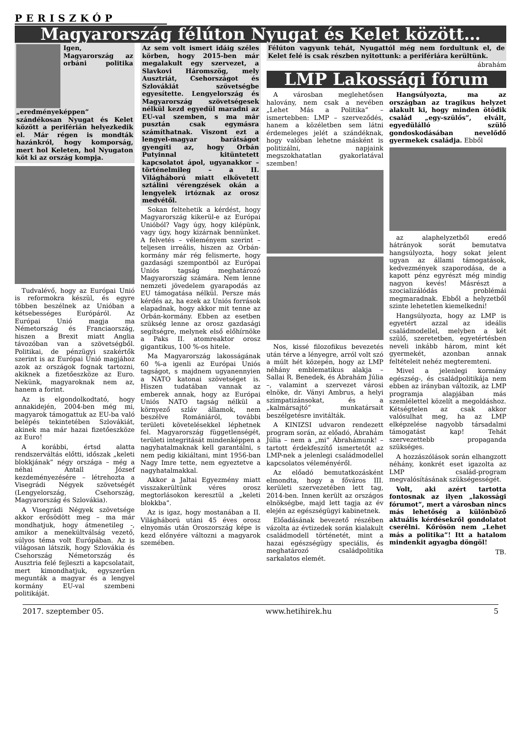PERISZKÓP
Magyarország félúton Nyugat és Kelet között…
Igen, Magyarország az orbáni politika „eredményeképpen” szándékosan Nyugat és Kelet között a periférián helyezkedik el. Már régen is mondták hazánkról, hogy komporság, mert hol Keleten, hol Nyugaton köt ki az ország kompja.
Tudvalévő, hogy az Európai Unió is reformokra készül, és egyre többen beszélnek az Unióban a kétsebességes Európáról. Az Európai Unió magja ma Németország és Franciaország, hiszen a Brexit miatt Anglia távozóban van a szövetségből. Politikai, de pénzügyi szakértők szerint is az Európai Unió magjához azok az országok fognak tartozni, akiknek a fizetőeszköze az Euro. Nekünk, magyaroknak nem az, hanem a forint.
Az is elgondolkodtató, hogy annakidején, 2004-ben még mi, magyarok támogattuk az EU-ba való belépés tekintetében Szlovákiát, akinek ma már hazai fizetőeszköze az Euro!
A korábbi, értsd alatta rendszerváltás előtti, időszak „keleti blokkjának” négy országa – még a néhai Antall József kezdeményezésére – létrehozta a Visegrádi Négyek szövetségét (Lengyelország, Csehország, Magyarország és Szlovákia).
A Visegrádi Négyek szövetsége akkor erősödött meg – ma már mondhatjuk, hogy átmenetileg -, amikor a menekültválság vezető, súlyos téma volt Európában. Az is világosan látszik, hogy Szlovákia és Csehország Németország és Ausztria felé fejleszti a kapcsolatait, mert kimondhatjuk, egyszerűen megunták a magyar és a lengyel kormány EU-val szembeni politikáját.
Az sem volt ismert idáig széles körben, hogy 2015-ben már megalakult egy szervezet, a Slavkovi Háromszög, mely Ausztriát, Csehországot és Szlovákiát szövetségbe egyesítette. Lengyelország és Magyarország szövetségesek nélkül kezd egyedül maradni az EU-val szemben, s ma már pusztán csak egymásra számíthatnak. Viszont ezt a lengyel-magyar barátságot gyengíti az, hogy Orbán Putyinnal kitüntetett kapcsolatot ápol, ugyanakkor – történelmileg – a II. Világháború miatt elkövetett sztálini vérengzések okán a lengyelek irtóznak az orosz medvétől.
Sokan feltehetik a kérdést, hogy Magyarország kikerül-e az Európai Unióból? Vagy úgy, hogy kilépünk, vagy úgy, hogy kizárnak bennünket. A felvetés – véleményem szerint – teljesen irreális, hiszen az Orbán-kormány már rég felismerte, hogy gazdasági szempontból az Európai Uniós tagság meghatározó Magyarország számára. Nem lenne nemzeti jövedelem gyarapodás az EU támogatása nélkül. Persze más kérdés az, ha ezek az Uniós források elapadnak, hogy akkor mit tenne az Orbán-kormány. Ebben az esetben szükség lenne az orosz gazdasági segítségre, melynek első előhírnöke a Paks II. atomreaktor orosz gigantikus, 100 %-os hitele.
Ma Magyarország lakosságának 60 %-a igenli az Európai Uniós tagságot, s majdnem ugyanennyien a NATO katonai szövetséget is. Hiszen tudatában vannak az emberek annak, hogy az Európai Uniós NATO tagság nélkül a környező szláv államok, nem beszélve Romániáról, további területi követelésekkel léphetnek fel. Magyarország függetlenségét, területi integritását mindenképpen a nagyhatalmaknak kell garantálni, s nem pedig kikiáltani, mint 1956-ban Nagy Imre tette, nem egyeztetve a nagyhatalmakkal.
Akkor a Jaltai Egyezmény miatt visszakerültünk véres orosz megtorlásokon keresztül a „keleti blokkba”.
Az is igaz, hogy mostanában a II. Világháború utáni 45 éves orosz elnyomás után Oroszország képe is kezd előnyére változni a magyarok szemében.
Félúton vagyunk tehát, Nyugattól még nem fordultunk el, de Kelet felé is csak részben nyitottunk: a perifériára kerültünk.
ábrahám
LMP Lakossági fórum
A városban meglehetősen halovány, nem csak a nevében „Lehet Más a Politika” – ismertebben: LMP – szerveződés, hanem a közéletben sem látni érdemeleges jelét a szándéknak, hogy valóban lehetne másként is politizálni, napjaink megszokhatatlan gyakorlatával szemben!
Nos, kissé filozofikus bevezetés után térve a lényegre, arról volt szó a múlt hét közepén, hogy az LMP néhány emblematikus alakja – Sallai R. Benedek, és Ábrahám Júlia –, valamint a szervezet városi elnöke, dr. Ványi Ambrus, a helyi szimpatizánsokat, és a „kalmársajtó” munkatársait beszélgetésre invitálták.
A KINIZSI udvaron rendezett program során, az előadó, Ábrahám Júlia – nem a „mi” Ábrahámunk! – tartott érdekfeszítő ismertetőt az LMP-nek a jelenlegi családmodellel kapcsolatos véleményéről.
Az előadó bemutatkozásként elmondta, hogy a főváros III. kerületi szervezetében lett tag, 2014-ben. Innen került az országos elnökségbe, majd lett tagja az év elején az egészségügyi kabinetnek.
Előadásának bevezető részében vázolta az évtizedek során kialakult családmodell történetét, mint a hazai egészségügy speciális, és meghatározó családpolitika sarkalatos elemét.
Hangsúlyozta, ma az országban az tragikus helyzet alakult ki, hogy minden ötödik család „egy-szülős”, elvált, egyedülálló szülő gondoskodásában nevelődő gyermekek családja. Ebből
az alaphelyzetből eredő hátrányok sorát bemutatva hangsúlyozta, hogy sokat jelent ugyan az állami támogatások, kedvezmények szaporodása, de a kapott pénz egyrészt még mindig nagyon kevés! Másrészt a szocializálódás problémái megmaradnak. Ebből a helyzetből szinte lehetetlen kiemelkedni!
Hangsúlyozta, hogy az LMP is egyetért azzal az ideális családmodellel, melyben a két szülő, szeretetben, egyetértésben neveli inkább három, mint két gyermekét, azonban annak feltételeit nehéz megteremteni.
Mivel a jelenlegi kormány egészség-, és családpolitikája nem ebben az irányban változik, az LMP programja alapjában más szemlélettel közelít a megoldáshoz. Kétségtelen az csak akkor valósulhat meg, ha az LMP elképzelése nagyobb társadalmi támogatást kap! Tehát szervezettebb propaganda szükséges.
A hozzászólások során elhangzott néhány, konkrét eset igazolta az LMP család-program megvalósításának szükségességét.
Volt, aki azért tartotta fontosnak az ilyen „lakossági fórumot”, mert a városban nincs más lehetőség a különböző aktuális kérdésekről gondolatot cserélni. Kőrösön nem „Lehet más a politika”! Itt a hatalom mindenkit agyagba döngöl!
TB.
2017. szeptember 05. www.hetihirek.hu 5